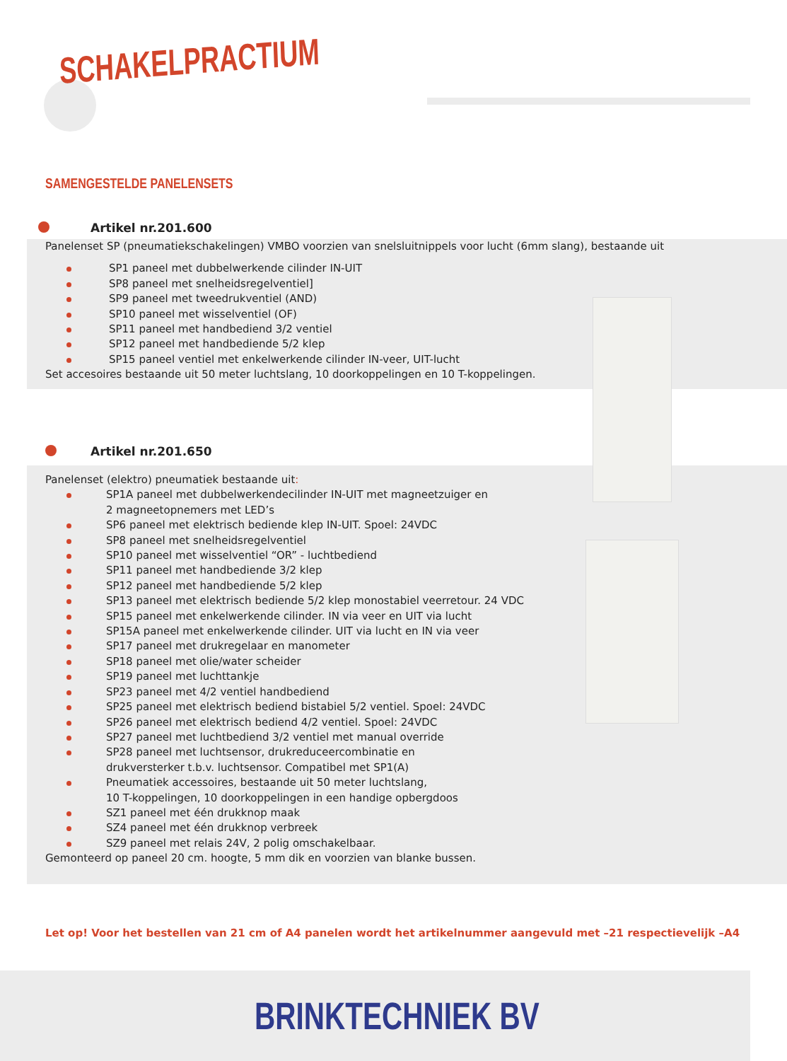SCHAKELPRACTIUM
SAMENGESTELDE PANELENSETS
Artikel nr.201.600
Panelenset SP (pneumatiekschakelingen) VMBO voorzien van snelsluitnippels voor lucht (6mm slang), bestaande uit
SP1 paneel met dubbelwerkende cilinder IN-UIT
SP8 paneel met snelheidsregelventiel]
SP9 paneel met tweedrukventiel (AND)
SP10 paneel met wisselventiel (OF)
SP11 paneel met handbediend 3/2 ventiel
SP12 paneel met handbediende 5/2 klep
SP15 paneel ventiel met enkelwerkende cilinder IN-veer, UIT-lucht
Set accesoires bestaande uit 50 meter luchtslang, 10 doorkoppelingen en 10 T-koppelingen.
Artikel nr.201.650
Panelenset (elektro) pneumatiek bestaande uit:
SP1A paneel met dubbelwerkendecilinder IN-UIT met magneetzuiger en
2 magneetopnemers met LED’s
SP6 paneel met elektrisch bediende klep IN-UIT. Spoel: 24VDC
SP8 paneel met snelheidsregelventiel
SP10 paneel met wisselventiel “OR” - luchtbediend
SP11 paneel met handbediende 3/2 klep
SP12 paneel met handbediende 5/2 klep
SP13 paneel met elektrisch bediende 5/2 klep monostabiel veerretour. 24 VDC
SP15 paneel met enkelwerkende cilinder. IN via veer en UIT via lucht
SP15A paneel met enkelwerkende cilinder. UIT via lucht en IN via veer
SP17 paneel met drukregelaar en manometer
SP18 paneel met olie/water scheider
SP19 paneel met luchttankje
SP23 paneel met 4/2 ventiel handbediend
SP25 paneel met elektrisch bediend bistabiel 5/2 ventiel. Spoel: 24VDC
SP26 paneel met elektrisch bediend 4/2 ventiel. Spoel: 24VDC
SP27 paneel met luchtbediend 3/2 ventiel met manual override
SP28 paneel met luchtsensor, drukreduceercombinatie en
drukversterker t.b.v. luchtsensor. Compatibel met SP1(A)
Pneumatiek accessoires, bestaande uit 50 meter luchtslang,
10 T-koppelingen, 10 doorkoppelingen in een handige opbergdoos
SZ1 paneel met één drukknop maak
SZ4 paneel met één drukknop verbreek
SZ9 paneel met relais 24V, 2 polig omschakelbaar.
Gemonteerd op paneel 20 cm. hoogte, 5 mm dik en voorzien van blanke bussen.
Let op! Voor het bestellen van 21 cm of A4 panelen wordt het artikelnummer aangevuld met –21 respectievelijk –A4
BRINKTECHNIEK BV